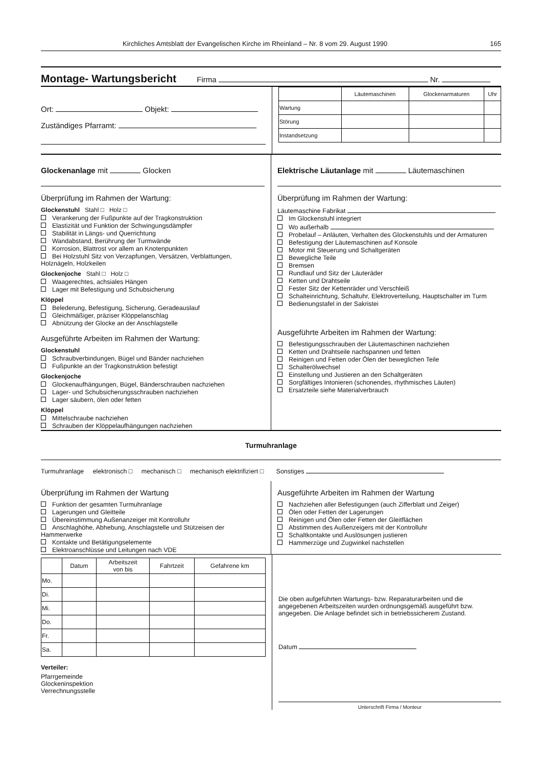Kirchliches Amtsblatt der Evangelischen Kirche im Rheinland – Nr. 8 vom 29. August 1990 165
Montage- Wartungsbericht
Firma Nr.
Ort: Objekt:
Zuständiges Pfarramt:
| | Läutemaschinen | Glockenarmaturen | Uhr |
| --- | --- | --- | --- |
| Wartung | | | |
| Störung | | | |
| Instandsetzung | | | |
Glockenanlage mit Glocken
Überprüfung im Rahmen der Wartung:
Glockenstuhl Stahl □ Holz □
Verankerung der Fußpunkte auf der Tragkonstruktion
Elastizität und Funktion der Schwingungsdämpfer
Stabilität in Längs- und Querrichtung
Wandabstand, Berührung der Turmwände
Korrosion, Blattrost vor allem an Knotenpunkten
Bei Holzstuhl Sitz von Verzapfungen, Versätzen, Verblattungen, Holznägeln, Holzkeilen
Glockenjoche Stahl □ Holz □
Waagerechtes, achsiales Hängen
Lager mit Befestigung und Schubsicherung
Klöppel
Belederung, Befestigung, Sicherung, Geradeauslauf
Gleichmäßiger, präziser Klöppelanschlag
Abnützung der Glocke an der Anschlagstelle
Ausgeführte Arbeiten im Rahmen der Wartung:
Glockenstuhl
Schraubverbindungen, Bügel und Bänder nachziehen
Fußpunkte an der Tragkonstruktion befestigt
Glockenjoche
Glockenaufhängungen, Bügel, Bänderschrauben nachziehen
Lager- und Schubsicherungsschrauben nachziehen
Lager säubern, ölen oder fetten
Klöppel
Mittelschraube nachziehen
Schrauben der Klöppelaufhängungen nachziehen
Elektrische Läutanlage mit Läutemaschinen
Überprüfung im Rahmen der Wartung:
Läutemaschine Fabrikat
Im Glockenstuhl integriert
Wo außerhalb
Probelauf – Anläuten, Verhalten des Glockenstuhls und der Armaturen
Befestigung der Läutemaschinen auf Konsole
Motor mit Steuerung und Schaltgeräten
Bewegliche Teile
Bremsen
Rundlauf und Sitz der Läuteräder
Ketten und Drahtseile
Fester Sitz der Kettenräder und Verschleiß
Schalteinrichtung, Schaltuhr, Elektroverteilung, Hauptschalter im Turm
Bedienungstafel in der Sakristei
Ausgeführte Arbeiten im Rahmen der Wartung:
Befestigungsschrauben der Läutemaschinen nachziehen
Ketten und Drahtseile nachspannen und fetten
Reinigen und Fetten oder Ölen der beweglichen Teile
Schalterölwechsel
Einstellung und Justieren an den Schaltgeräten
Sorgfältiges Intonieren (schonendes, rhythmisches Läuten)
Ersatzteile siehe Materialverbrauch
Turmuhranlage
Turmuhranlage elektronisch □ mechanisch □ mechanisch elektrifiziert □ Sonstiges
Überprüfung im Rahmen der Wartung
Funktion der gesamten Turmuhranlage
Lagerungen und Gleitteile
Übereinstimmung Außenanzeiger mit Kontrolluhr
Anschlaghöhe, Abhebung, Anschlagstelle und Stützeisen der Hammerwerke
Kontakte und Betätigungselemente
Elektroanschlüsse und Leitungen nach VDE
Ausgeführte Arbeiten im Rahmen der Wartung
Nachziehen aller Befestigungen (auch Zifferblatt und Zeiger)
Ölen oder Fetten der Lagerungen
Reinigen und Ölen oder Fetten der Gleitflächen
Abstimmen des Außenzeigers mit der Kontrolluhr
Schaltkontakte und Auslösungen justieren
Hammerzüge und Zugwinkel nachstellen
| | Datum | Arbeitszeit von bis | Fahrtzeit | Gefahrene km |
| --- | --- | --- | --- | --- |
| Mo. | | | | |
| Di. | | | | |
| Mi. | | | | |
| Do. | | | | |
| Fr. | | | | |
| Sa. | | | | |
Verteiler:
Pfarrgemeinde
Glockeninspektion
Verrechnungsstelle
Die oben aufgeführten Wartungs- bzw. Reparaturarbeiten und die angegebenen Arbeitszeiten wurden ordnungsgemäß ausgeführt bzw. angegeben. Die Anlage befindet sich in betriebssicherem Zustand.
Datum
Unterschrift Firma / Monteur